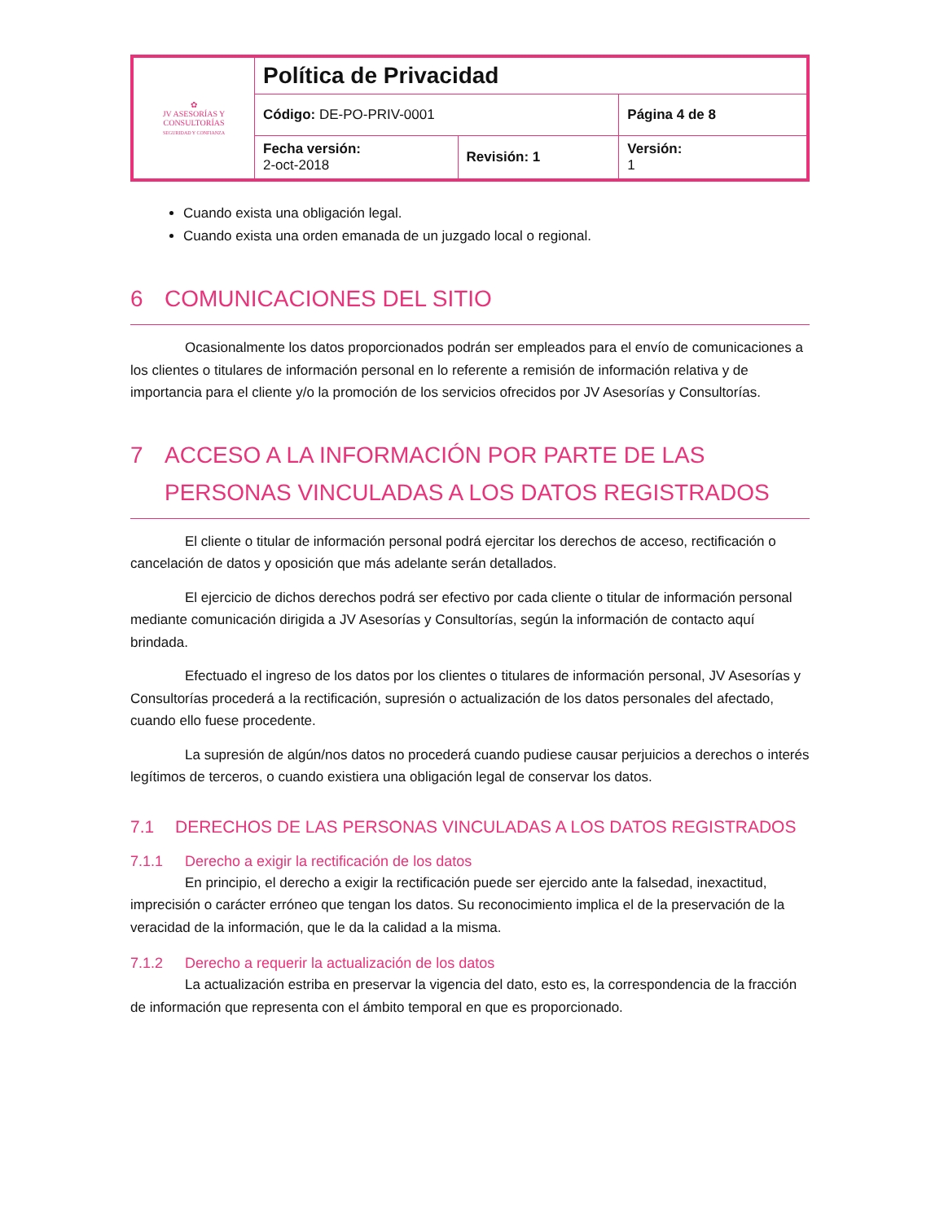| ✿ JV ASESORÍAS Y CONSULTORÍAS SEGURIDAD Y CONFIANZA | Política de Privacidad | | |
| | Código: DE-PO-PRIV-0001 | | Página 4 de 8 |
| | Fecha versión: 2-oct-2018 | Revisión: 1 | Versión: 1 |
Cuando exista una obligación legal.
Cuando exista una orden emanada de un juzgado local o regional.
6 COMUNICACIONES DEL SITIO
Ocasionalmente los datos proporcionados podrán ser empleados para el envío de comunicaciones a los clientes o titulares de información personal en lo referente a remisión de información relativa y de importancia para el cliente y/o la promoción de los servicios ofrecidos por JV Asesorías y Consultorías.
7 ACCESO A LA INFORMACIÓN POR PARTE DE LAS PERSONAS VINCULADAS A LOS DATOS REGISTRADOS
El cliente o titular de información personal podrá ejercitar los derechos de acceso, rectificación o cancelación de datos y oposición que más adelante serán detallados.
El ejercicio de dichos derechos podrá ser efectivo por cada cliente o titular de información personal mediante comunicación dirigida a JV Asesorías y Consultorías, según la información de contacto aquí brindada.
Efectuado el ingreso de los datos por los clientes o titulares de información personal, JV Asesorías y Consultorías procederá a la rectificación, supresión o actualización de los datos personales del afectado, cuando ello fuese procedente.
La supresión de algún/nos datos no procederá cuando pudiese causar perjuicios a derechos o interés legítimos de terceros, o cuando existiera una obligación legal de conservar los datos.
7.1 DERECHOS DE LAS PERSONAS VINCULADAS A LOS DATOS REGISTRADOS
7.1.1 Derecho a exigir la rectificación de los datos
En principio, el derecho a exigir la rectificación puede ser ejercido ante la falsedad, inexactitud, imprecisión o carácter erróneo que tengan los datos. Su reconocimiento implica el de la preservación de la veracidad de la información, que le da la calidad a la misma.
7.1.2 Derecho a requerir la actualización de los datos
La actualización estriba en preservar la vigencia del dato, esto es, la correspondencia de la fracción de información que representa con el ámbito temporal en que es proporcionado.